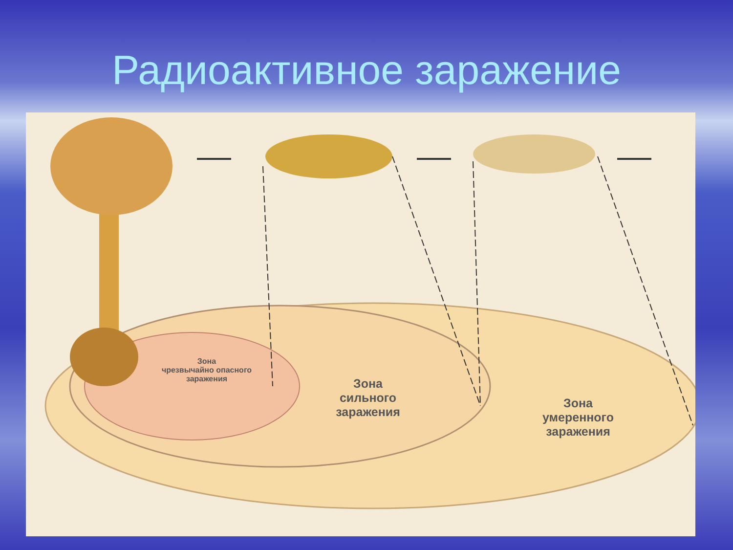Радиоактивное заражение
Зона
чрезвычайно опасного
заражения
Зона
сильного
заражения
Зона
умеренного
заражения